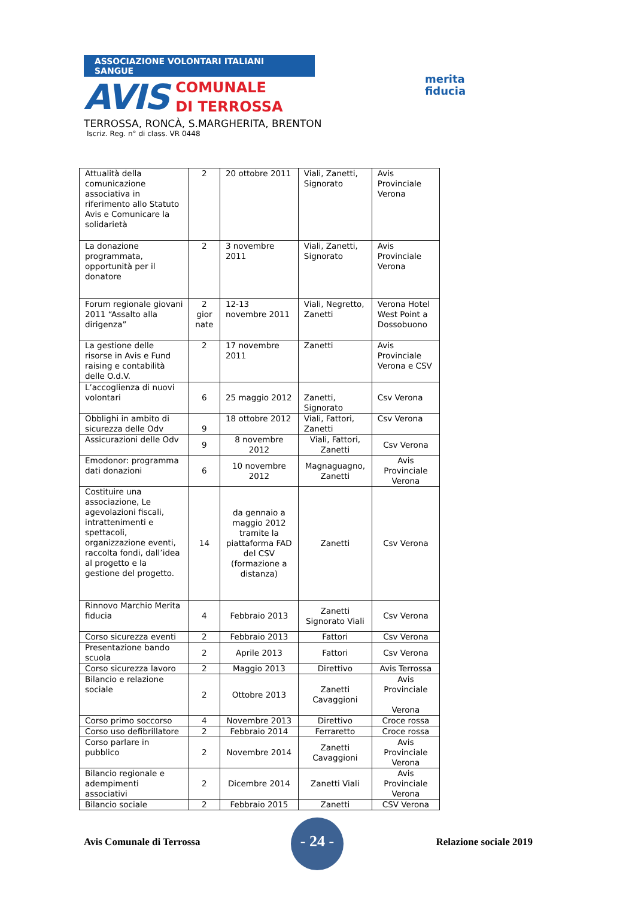ASSOCIAZIONE VOLONTARI ITALIANI SANGUE
AVIS
COMUNALE
DI TERROSSA
merita
fiducia
TERROSSA, RONCÀ, S.MARGHERITA, BRENTON
Iscriz. Reg. n° di class. VR 0448
| Attualità della comunicazione associativa in riferimento allo Statuto Avis e Comunicare la solidarietà | 2 | 20 ottobre 2011 | Viali, Zanetti, Signorato | Avis Provinciale Verona |
| La donazione programmata, opportunità per il donatore | 2 | 3 novembre 2011 | Viali, Zanetti, Signorato | Avis Provinciale Verona |
| Forum regionale giovani 2011 “Assalto alla dirigenza” | 2 gior nate | 12-13 novembre 2011 | Viali, Negretto, Zanetti | Verona Hotel West Point a Dossobuono |
| La gestione delle risorse in Avis e Fund raising e contabilità delle O.d.V. | 2 | 17 novembre 2011 | Zanetti | Avis Provinciale Verona e CSV |
| L’accoglienza di nuovi volontari | 6 | 25 maggio 2012 | Zanetti, Signorato | Csv Verona |
| Obblighi in ambito di sicurezza delle Odv | 9 | 18 ottobre 2012 | Viali, Fattori, Zanetti | Csv Verona |
| Assicurazioni delle Odv | 9 | 8 novembre 2012 | Viali, Fattori, Zanetti | Csv Verona |
| Emodonor: programma dati donazioni | 6 | 10 novembre 2012 | Magnaguagno, Zanetti | Avis Provinciale Verona |
| Costituire una associazione, Le agevolazioni fiscali, intrattenimenti e spettacoli, organizzazione eventi, raccolta fondi, dall’idea al progetto e la gestione del progetto. | 14 | da gennaio a maggio 2012 tramite la piattaforma FAD del CSV (formazione a distanza) | Zanetti | Csv Verona |
| Rinnovo Marchio Merita fiducia | 4 | Febbraio 2013 | Zanetti Signorato Viali | Csv Verona |
| Corso sicurezza eventi | 2 | Febbraio 2013 | Fattori | Csv Verona |
| Presentazione bando scuola | 2 | Aprile 2013 | Fattori | Csv Verona |
| Corso sicurezza lavoro | 2 | Maggio 2013 | Direttivo | Avis Terrossa |
| Bilancio e relazione sociale | 2 | Ottobre 2013 | Zanetti Cavaggioni | Avis Provinciale Verona |
| Corso primo soccorso | 4 | Novembre 2013 | Direttivo | Croce rossa |
| Corso uso defibrillatore | 2 | Febbraio 2014 | Ferraretto | Croce rossa |
| Corso parlare in pubblico | 2 | Novembre 2014 | Zanetti Cavaggioni | Avis Provinciale Verona |
| Bilancio regionale e adempimenti associativi | 2 | Dicembre 2014 | Zanetti Viali | Avis Provinciale Verona |
| Bilancio sociale | 2 | Febbraio 2015 | Zanetti | CSV Verona |
Avis Comunale di Terrossa Relazione sociale 2019
- 24 -